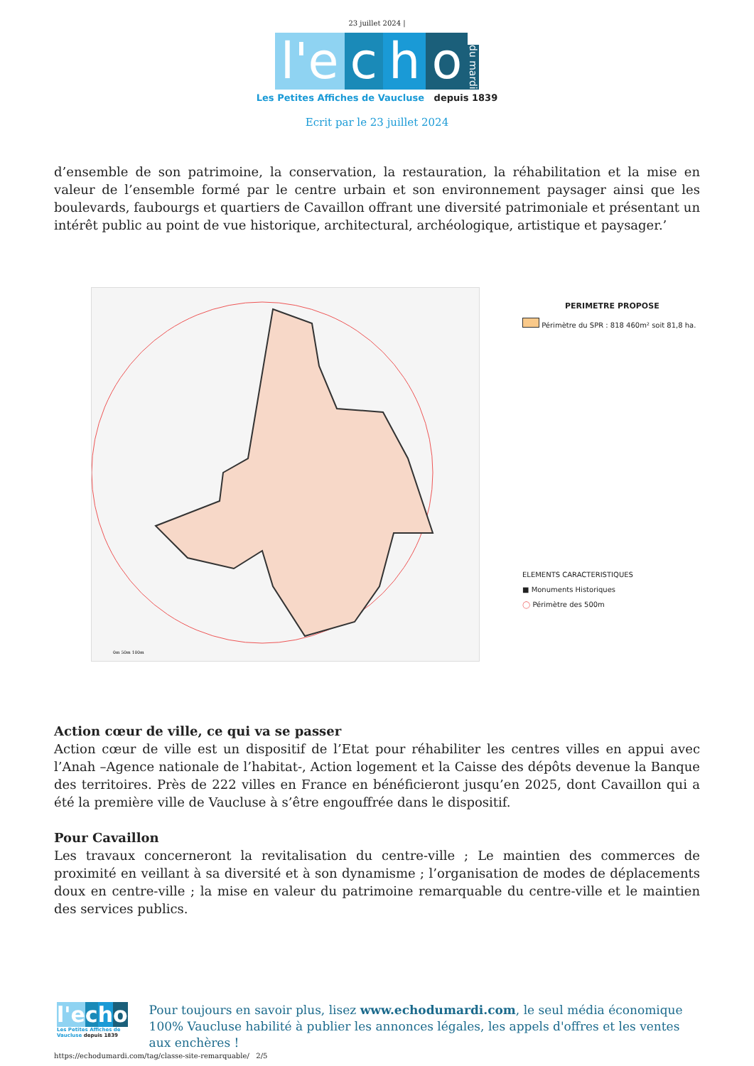23 juillet 2024 |
l'e c h o du mardi
Les Petites Affiches de Vaucluse depuis 1839
Ecrit par le 23 juillet 2024
d’ensemble de son patrimoine, la conservation, la restauration, la réhabilitation et la mise en valeur de l’ensemble formé par le centre urbain et son environnement paysager ainsi que les boulevards, faubourgs et quartiers de Cavaillon offrant une diversité patrimoniale et présentant un intérêt public au point de vue historique, architectural, archéologique, artistique et paysager.’
0m 50m 100m
PERIMETRE PROPOSE
Périmètre du SPR : 818 460m² soit 81,8 ha.
ELEMENTS CARACTERISTIQUES
■ Monuments Historiques
◯ Périmètre des 500m
Action cœur de ville, ce qui va se passer
Action cœur de ville est un dispositif de l’Etat pour réhabiliter les centres villes en appui avec l’Anah –Agence nationale de l’habitat-, Action logement et la Caisse des dépôts devenue la Banque des territoires. Près de 222 villes en France en bénéficieront jusqu’en 2025, dont Cavaillon qui a été la première ville de Vaucluse à s’être engouffrée dans le dispositif.
Pour Cavaillon
Les travaux concerneront la revitalisation du centre-ville ; Le maintien des commerces de proximité en veillant à sa diversité et à son dynamisme ; l’organisation de modes de déplacements doux en centre-ville ; la mise en valeur du patrimoine remarquable du centre-ville et le maintien des services publics.
l'e cho
Les Petites Affiches de Vaucluse depuis 1839
Pour toujours en savoir plus, lisez www.echodumardi.com, le seul média économique 100% Vaucluse habilité à publier les annonces légales, les appels d'offres et les ventes aux enchères !
https://echodumardi.com/tag/classe-site-remarquable/ 2/5